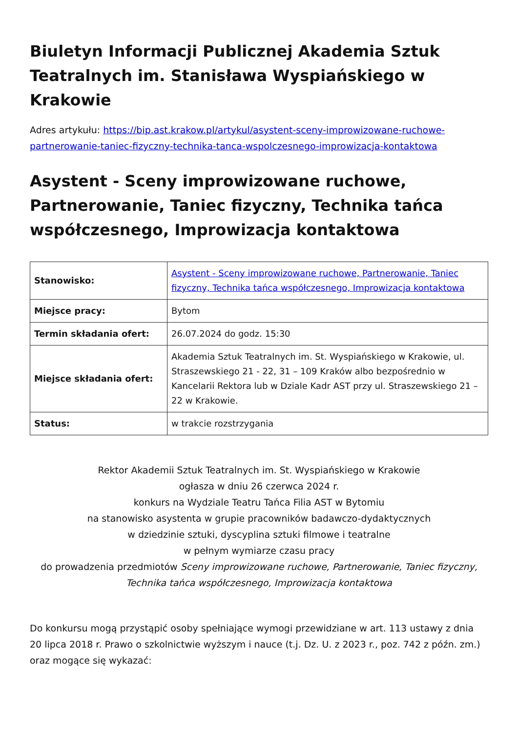Biuletyn Informacji Publicznej Akademia Sztuk Teatralnych im. Stanisława Wyspiańskiego w Krakowie
Adres artykułu: https://bip.ast.krakow.pl/artykul/asystent-sceny-improwizowane-ruchowe-partnerowanie-taniec-fizyczny-technika-tanca-wspolczesnego-improwizacja-kontaktowa
Asystent - Sceny improwizowane ruchowe, Partnerowanie, Taniec fizyczny, Technika tańca współczesnego, Improwizacja kontaktowa
| Stanowisko: | Asystent - Sceny improwizowane ruchowe, Partnerowanie, Taniec fizyczny, Technika tańca współczesnego, Improwizacja kontaktowa |
| Miejsce pracy: | Bytom |
| Termin składania ofert: | 26.07.2024 do godz. 15:30 |
| Miejsce składania ofert: | Akademia Sztuk Teatralnych im. St. Wyspiańskiego w Krakowie, ul. Straszewskiego 21 - 22, 31 – 109 Kraków albo bezpośrednio w Kancelarii Rektora lub w Dziale Kadr AST przy ul. Straszewskiego 21 – 22 w Krakowie. |
| Status: | w trakcie rozstrzygania |
Rektor Akademii Sztuk Teatralnych im. St. Wyspiańskiego w Krakowie
ogłasza w dniu 26 czerwca 2024 r.
konkurs na Wydziale Teatru Tańca Filia AST w Bytomiu
na stanowisko asystenta w grupie pracowników badawczo-dydaktycznych
w dziedzinie sztuki, dyscyplina sztuki filmowe i teatralne
w pełnym wymiarze czasu pracy
do prowadzenia przedmiotów Sceny improwizowane ruchowe, Partnerowanie, Taniec fizyczny, Technika tańca współczesnego, Improwizacja kontaktowa
Do konkursu mogą przystąpić osoby spełniające wymogi przewidziane w art. 113 ustawy z dnia 20 lipca 2018 r. Prawo o szkolnictwie wyższym i nauce (t.j. Dz. U. z 2023 r., poz. 742 z późn. zm.) oraz mogące się wykazać: